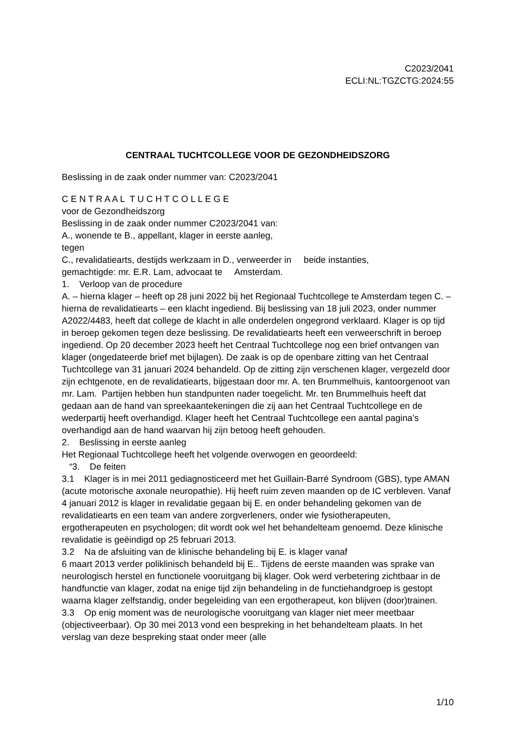C2023/2041
ECLI:NL:TGZCTG:2024:55
CENTRAAL TUCHTCOLLEGE VOOR DE GEZONDHEIDSZORG
Beslissing in de zaak onder nummer van: C2023/2041
C E N T R A A L T U C H T C O L L E G E
voor de Gezondheidszorg
Beslissing in de zaak onder nummer C2023/2041 van:
A., wonende te B., appellant, klager in eerste aanleg,
tegen
C., revalidatiearts, destijds werkzaam in D., verweerder in beide instanties,
gemachtigde: mr. E.R. Lam, advocaat te Amsterdam.
1. Verloop van de procedure
A. – hierna klager – heeft op 28 juni 2022 bij het Regionaal Tuchtcollege te Amsterdam tegen C. – hierna de revalidatiearts – een klacht ingediend. Bij beslissing van 18 juli 2023, onder nummer A2022/4483, heeft dat college de klacht in alle onderdelen ongegrond verklaard. Klager is op tijd in beroep gekomen tegen deze beslissing. De revalidatiearts heeft een verweerschrift in beroep ingediend. Op 20 december 2023 heeft het Centraal Tuchtcollege nog een brief ontvangen van klager (ongedateerde brief met bijlagen). De zaak is op de openbare zitting van het Centraal Tuchtcollege van 31 januari 2024 behandeld. Op de zitting zijn verschenen klager, vergezeld door zijn echtgenote, en de revalidatiearts, bijgestaan door mr. A. ten Brummelhuis, kantoorgenoot van mr. Lam. Partijen hebben hun standpunten nader toegelicht. Mr. ten Brummelhuis heeft dat gedaan aan de hand van spreekaantekeningen die zij aan het Centraal Tuchtcollege en de wederpartij heeft overhandigd. Klager heeft het Centraal Tuchtcollege een aantal pagina’s overhandigd aan de hand waarvan hij zijn betoog heeft gehouden.
2. Beslissing in eerste aanleg
Het Regionaal Tuchtcollege heeft het volgende overwogen en geoordeeld:
“3. De feiten
3.1 Klager is in mei 2011 gediagnosticeerd met het Guillain-Barré Syndroom (GBS), type AMAN (acute motorische axonale neuropathie). Hij heeft ruim zeven maanden op de IC verbleven. Vanaf 4 januari 2012 is klager in revalidatie gegaan bij E. en onder behandeling gekomen van de revalidatiearts en een team van andere zorgverleners, onder wie fysiotherapeuten, ergotherapeuten en psychologen; dit wordt ook wel het behandelteam genoemd. Deze klinische revalidatie is geëindigd op 25 februari 2013.
3.2 Na de afsluiting van de klinische behandeling bij E. is klager vanaf
6 maart 2013 verder poliklinisch behandeld bij E.. Tijdens de eerste maanden was sprake van neurologisch herstel en functionele vooruitgang bij klager. Ook werd verbetering zichtbaar in de handfunctie van klager, zodat na enige tijd zijn behandeling in de functiehandgroep is gestopt waarna klager zelfstandig, onder begeleiding van een ergotherapeut, kon blijven (door)trainen.
3.3 Op enig moment was de neurologische vooruitgang van klager niet meer meetbaar (objectiveerbaar). Op 30 mei 2013 vond een bespreking in het behandelteam plaats. In het verslag van deze bespreking staat onder meer (alle
1/10